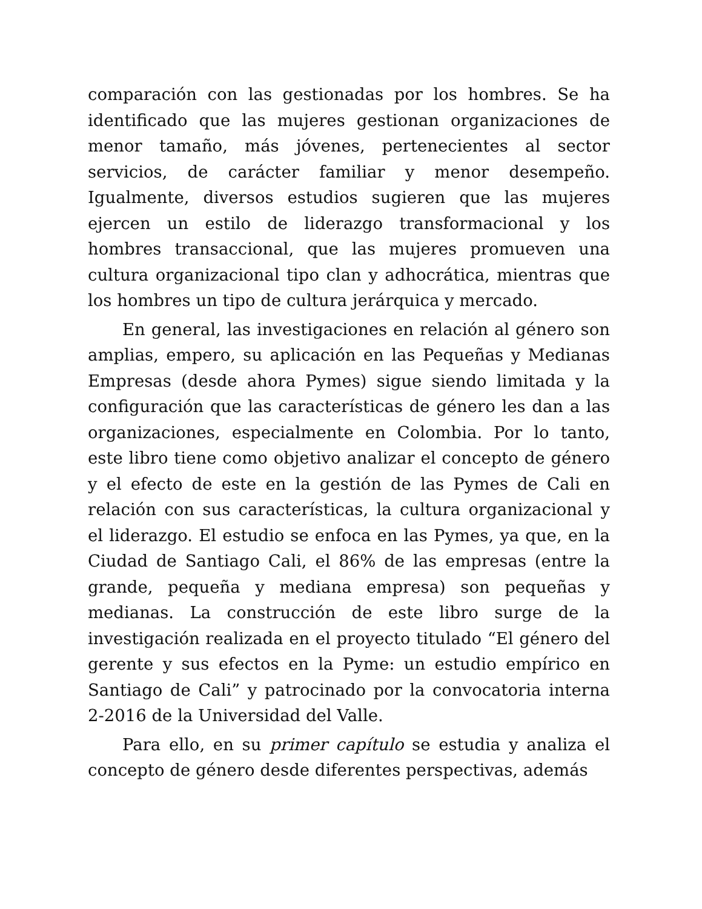comparación con las gestionadas por los hombres. Se ha identificado que las mujeres gestionan organizaciones de menor tamaño, más jóvenes, pertenecientes al sector servicios, de carácter familiar y menor desempeño. Igualmente, diversos estudios sugieren que las mujeres ejercen un estilo de liderazgo transformacional y los hombres transaccional, que las mujeres promueven una cultura organizacional tipo clan y adhocrática, mientras que los hombres un tipo de cultura jerárquica y mercado.
En general, las investigaciones en relación al género son amplias, empero, su aplicación en las Pequeñas y Medianas Empresas (desde ahora Pymes) sigue siendo limitada y la configuración que las características de género les dan a las organizaciones, especialmente en Colombia. Por lo tanto, este libro tiene como objetivo analizar el concepto de género y el efecto de este en la gestión de las Pymes de Cali en relación con sus características, la cultura organizacional y el liderazgo. El estudio se enfoca en las Pymes, ya que, en la Ciudad de Santiago Cali, el 86% de las empresas (entre la grande, pequeña y mediana empresa) son pequeñas y medianas. La construcción de este libro surge de la investigación realizada en el proyecto titulado “El género del gerente y sus efectos en la Pyme: un estudio empírico en Santiago de Cali” y patrocinado por la convocatoria interna 2-2016 de la Universidad del Valle.
Para ello, en su primer capítulo se estudia y analiza el concepto de género desde diferentes perspectivas, además